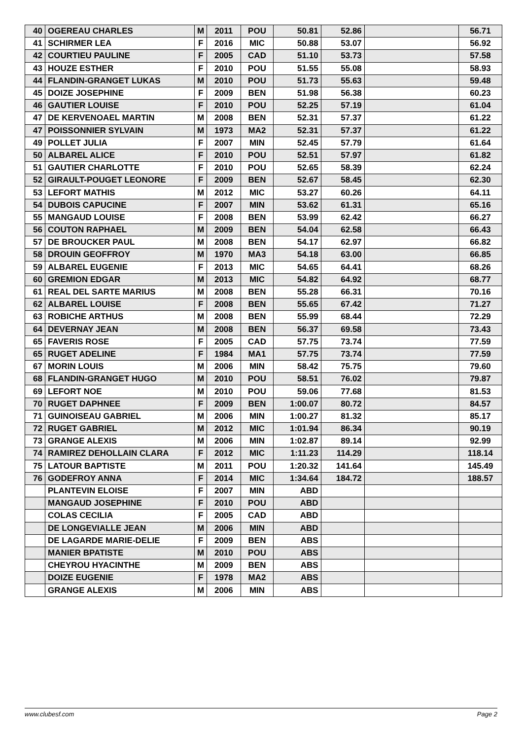| 40 | OGEREAU CHARLES | M | 2011 | POU | 50.81 | 52.86 | | 56.71 |
| 41 | SCHIRMER LEA | F | 2016 | MIC | 50.88 | 53.07 | | 56.92 |
| 42 | COURTIEU PAULINE | F | 2005 | CAD | 51.10 | 53.73 | | 57.58 |
| 43 | HOUZE ESTHER | F | 2010 | POU | 51.55 | 55.08 | | 58.93 |
| 44 | FLANDIN-GRANGET LUKAS | M | 2010 | POU | 51.73 | 55.63 | | 59.48 |
| 45 | DOIZE JOSEPHINE | F | 2009 | BEN | 51.98 | 56.38 | | 60.23 |
| 46 | GAUTIER LOUISE | F | 2010 | POU | 52.25 | 57.19 | | 61.04 |
| 47 | DE KERVENOAEL MARTIN | M | 2008 | BEN | 52.31 | 57.37 | | 61.22 |
| 47 | POISSONNIER SYLVAIN | M | 1973 | MA2 | 52.31 | 57.37 | | 61.22 |
| 49 | POLLET JULIA | F | 2007 | MIN | 52.45 | 57.79 | | 61.64 |
| 50 | ALBAREL ALICE | F | 2010 | POU | 52.51 | 57.97 | | 61.82 |
| 51 | GAUTIER CHARLOTTE | F | 2010 | POU | 52.65 | 58.39 | | 62.24 |
| 52 | GIRAULT-POUGET LEONORE | F | 2009 | BEN | 52.67 | 58.45 | | 62.30 |
| 53 | LEFORT MATHIS | M | 2012 | MIC | 53.27 | 60.26 | | 64.11 |
| 54 | DUBOIS CAPUCINE | F | 2007 | MIN | 53.62 | 61.31 | | 65.16 |
| 55 | MANGAUD LOUISE | F | 2008 | BEN | 53.99 | 62.42 | | 66.27 |
| 56 | COUTON RAPHAEL | M | 2009 | BEN | 54.04 | 62.58 | | 66.43 |
| 57 | DE BROUCKER PAUL | M | 2008 | BEN | 54.17 | 62.97 | | 66.82 |
| 58 | DROUIN GEOFFROY | M | 1970 | MA3 | 54.18 | 63.00 | | 66.85 |
| 59 | ALBAREL EUGENIE | F | 2013 | MIC | 54.65 | 64.41 | | 68.26 |
| 60 | GREMION EDGAR | M | 2013 | MIC | 54.82 | 64.92 | | 68.77 |
| 61 | REAL DEL SARTE MARIUS | M | 2008 | BEN | 55.28 | 66.31 | | 70.16 |
| 62 | ALBAREL LOUISE | F | 2008 | BEN | 55.65 | 67.42 | | 71.27 |
| 63 | ROBICHE ARTHUS | M | 2008 | BEN | 55.99 | 68.44 | | 72.29 |
| 64 | DEVERNAY JEAN | M | 2008 | BEN | 56.37 | 69.58 | | 73.43 |
| 65 | FAVERIS ROSE | F | 2005 | CAD | 57.75 | 73.74 | | 77.59 |
| 65 | RUGET ADELINE | F | 1984 | MA1 | 57.75 | 73.74 | | 77.59 |
| 67 | MORIN LOUIS | M | 2006 | MIN | 58.42 | 75.75 | | 79.60 |
| 68 | FLANDIN-GRANGET HUGO | M | 2010 | POU | 58.51 | 76.02 | | 79.87 |
| 69 | LEFORT NOE | M | 2010 | POU | 59.06 | 77.68 | | 81.53 |
| 70 | RUGET DAPHNEE | F | 2009 | BEN | 1:00.07 | 80.72 | | 84.57 |
| 71 | GUINOISEAU GABRIEL | M | 2006 | MIN | 1:00.27 | 81.32 | | 85.17 |
| 72 | RUGET GABRIEL | M | 2012 | MIC | 1:01.94 | 86.34 | | 90.19 |
| 73 | GRANGE ALEXIS | M | 2006 | MIN | 1:02.87 | 89.14 | | 92.99 |
| 74 | RAMIREZ DEHOLLAIN CLARA | F | 2012 | MIC | 1:11.23 | 114.29 | | 118.14 |
| 75 | LATOUR BAPTISTE | M | 2011 | POU | 1:20.32 | 141.64 | | 145.49 |
| 76 | GODEFROY ANNA | F | 2014 | MIC | 1:34.64 | 184.72 | | 188.57 |
| | PLANTEVIN ELOISE | F | 2007 | MIN | ABD | | | |
| | MANGAUD JOSEPHINE | F | 2010 | POU | ABD | | | |
| | COLAS CECILIA | F | 2005 | CAD | ABD | | | |
| | DE LONGEVIALLE JEAN | M | 2006 | MIN | ABD | | | |
| | DE LAGARDE MARIE-DELIE | F | 2009 | BEN | ABS | | | |
| | MANIER BPATISTE | M | 2010 | POU | ABS | | | |
| | CHEYROU HYACINTHE | M | 2009 | BEN | ABS | | | |
| | DOIZE EUGENIE | F | 1978 | MA2 | ABS | | | |
| | GRANGE ALEXIS | M | 2006 | MIN | ABS | | | |
www.clubesf.com Page 2